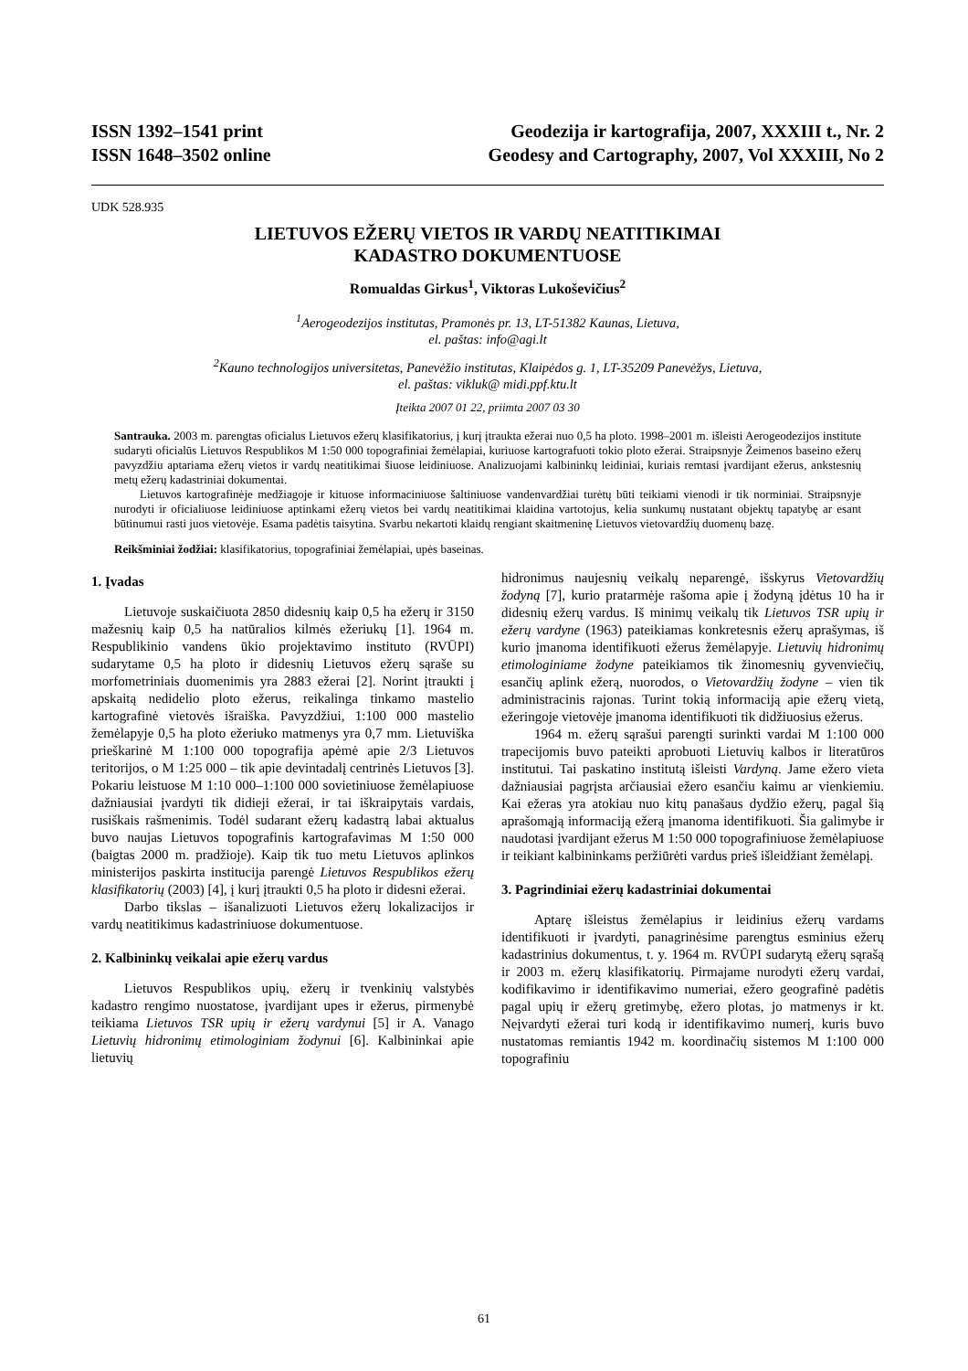ISSN 1392–1541 print
ISSN 1648–3502 online
Geodezija ir kartografija, 2007, XXXIII t., Nr. 2
Geodesy and Cartography, 2007, Vol XXXIII, No 2
UDK 528.935
LIETUVOS EŽERŲ VIETOS IR VARDŲ NEATITIKIMAI
KADASTRO DOKUMENTUOSE
Romualdas Girkus<sup>1</sup>, Viktoras Lukoševičius<sup>2</sup>
<sup>1</sup> Aerogeodezijos institutas, Pramonės pr. 13, LT-51382 Kaunas, Lietuva,
el. paštas: info@agi.lt
<sup>2</sup> Kauno technologijos universitetas, Panevėžio institutas, Klaipėdos g. 1, LT-35209 Panevėžys, Lietuva,
el. paštas: vikluk@ midi.ppf.ktu.lt
Įteikta 2007 01 22, priimta 2007 03 30
Santrauka. 2003 m. parengtas oficialus Lietuvos ežerų klasifikatorius, į kurį įtraukta ežerai nuo 0,5 ha ploto. 1998–2001 m. išleisti Aerogeodezijos institute sudaryti oficialūs Lietuvos Respublikos M 1:50 000 topografiniai žemėlapiai, kuriuose kartografuoti tokio ploto ežerai. Straipsnyje Žeimenos baseino ežerų pavyzdžiu aptariama ežerų vietos ir vardų neatitikimai šiuose leidiniuose. Analizuojami kalbininkų leidiniai, kuriais remtasi įvardijant ežerus, ankstesnių metų ežerų kadastriniai dokumentai.
Lietuvos kartografinėje medžiagoje ir kituose informaciniuose šaltiniuose vandenvardžiai turėtų būti teikiami vienodi ir tik norminiai. Straipsnyje nurodyti ir oficialiuose leidiniuose aptinkami ežerų vietos bei vardų neatitikimai klaidina vartotojus, kelia sunkumų nustatant objektų tapatybę ar esant būtinumui rasti juos vietovėje. Esama padėtis taisytina. Svarbu nekartoti klaidų rengiant skaitmeninę Lietuvos vietovardžių duomenų bazę.
Reikšminiai žodžiai: klasifikatorius, topografiniai žemėlapiai, upės baseinas.
1. Įvadas
Lietuvoje suskaičiuota 2850 didesnių kaip 0,5 ha ežerų ir 3150 mažesnių kaip 0,5 ha natūralios kilmės ežeriukų [1]. 1964 m. Respublikinio vandens ūkio projektavimo instituto (RVŪPI) sudarytame 0,5 ha ploto ir didesnių Lietuvos ežerų sąraše su morfometriniais duomenimis yra 2883 ežerai [2]. Norint įtraukti į apskaitą nedidelio ploto ežerus, reikalinga tinkamo mastelio kartografinė vietovės išraiška. Pavyzdžiui, 1:100 000 mastelio žemėlapyje 0,5 ha ploto ežeriuko matmenys yra 0,7 mm. Lietuviška prieškarinė M 1:100 000 topografija apėmė apie 2/3 Lietuvos teritorijos, o M 1:25 000 – tik apie devintadalį centrinės Lietuvos [3]. Pokariu leistuose M 1:10 000–1:100 000 sovietiniuose žemėlapiuose dažniausiai įvardyti tik didieji ežerai, ir tai iškraipytais vardais, rusiškais rašmenimis. Todėl sudarant ežerų kadastrą labai aktualus buvo naujas Lietuvos topografinis kartografavimas M 1:50 000 (baigtas 2000 m. pradžioje). Kaip tik tuo metu Lietuvos aplinkos ministerijos paskirta institucija parengė Lietuvos Respublikos ežerų klasifikatorių (2003) [4], į kurį įtraukti 0,5 ha ploto ir didesni ežerai.
Darbo tikslas – išanalizuoti Lietuvos ežerų lokalizacijos ir vardų neatitikimus kadastriniuose dokumentuose.
2. Kalbininkų veikalai apie ežerų vardus
Lietuvos Respublikos upių, ežerų ir tvenkinių valstybės kadastro rengimo nuostatose, įvardijant upes ir ežerus, pirmenybė teikiama Lietuvos TSR upių ir ežerų vardynui [5] ir A. Vanago Lietuvių hidronimų etimologiniam žodynui [6]. Kalbininkai apie lietuvių
hidronimus naujesnių veikalų neparengė, išskyrus Vietovardžių žodyną [7], kurio pratarmėje rašoma apie į žodyną įdėtus 10 ha ir didesnių ežerų vardus. Iš minimų veikalų tik Lietuvos TSR upių ir ežerų vardyne (1963) pateikiamas konkretesnis ežerų aprašymas, iš kurio įmanoma identifikuoti ežerus žemėlapyje. Lietuvių hidronimų etimologiniame žodyne pateikiamos tik žinomesnių gyvenviečių, esančių aplink ežerą, nuorodos, o Vietovardžių žodyne – vien tik administracinis rajonas. Turint tokią informaciją apie ežerų vietą, ežeringoje vietovėje įmanoma identifikuoti tik didžiuosius ežerus.
1964 m. ežerų sąrašui parengti surinkti vardai M 1:100 000 trapecijomis buvo pateikti aprobuoti Lietuvių kalbos ir literatūros institutui. Tai paskatino institutą išleisti Vardyną. Jame ežero vieta dažniausiai pagrįsta arčiausiai ežero esančiu kaimu ar vienkiemiu. Kai ežeras yra atokiau nuo kitų panašaus dydžio ežerų, pagal šią aprašomąją informaciją ežerą įmanoma identifikuoti. Šia galimybe ir naudotasi įvardijant ežerus M 1:50 000 topografiniuose žemėlapiuose ir teikiant kalbininkams peržiūrėti vardus prieš išleidžiant žemėlapį.
3. Pagrindiniai ežerų kadastriniai dokumentai
Aptarę išleistus žemėlapius ir leidinius ežerų vardams identifikuoti ir įvardyti, panagrinėsime parengtus esminius ežerų kadastrinius dokumentus, t. y. 1964 m. RVŪPI sudarytą ežerų sąrašą ir 2003 m. ežerų klasifikatorių. Pirmajame nurodyti ežerų vardai, kodifikavimo ir identifikavimo numeriai, ežero geografinė padėtis pagal upių ir ežerų gretimybę, ežero plotas, jo matmenys ir kt. Neįvardyti ežerai turi kodą ir identifikavimo numerį, kuris buvo nustatomas remiantis 1942 m. koordinačių sistemos M 1:100 000 topografiniu
61